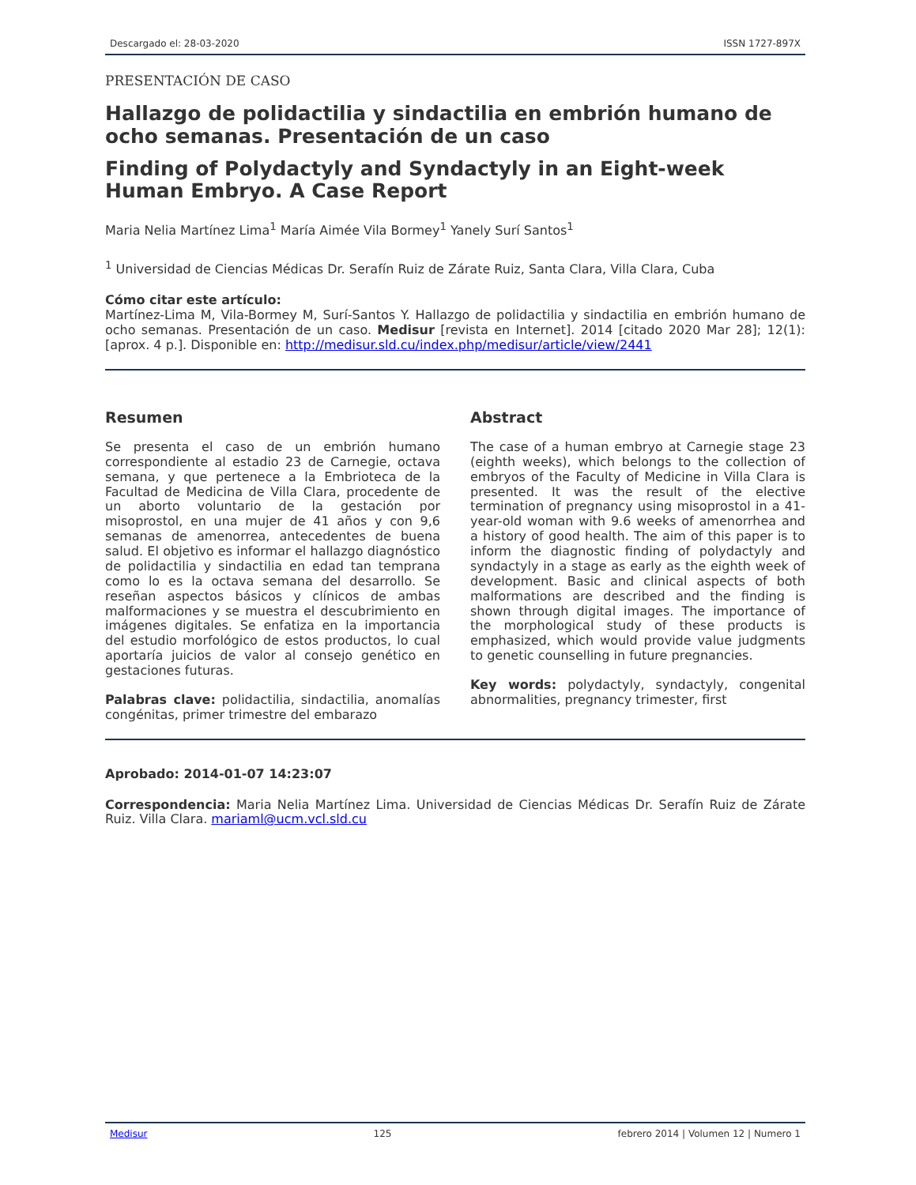Descargado el: 28-03-2020 ISSN 1727-897X
PRESENTACIÓN DE CASO
Hallazgo de polidactilia y sindactilia en embrión humano de ocho semanas. Presentación de un caso
Finding of Polydactyly and Syndactyly in an Eight-week Human Embryo. A Case Report
Maria Nelia Martínez Lima<sup>1</sup> María Aimée Vila Bormey<sup>1</sup> Yanely Surí Santos<sup>1</sup>
<sup>1</sup> Universidad de Ciencias Médicas Dr. Serafín Ruiz de Zárate Ruiz, Santa Clara, Villa Clara, Cuba
Cómo citar este artículo:
Martínez-Lima M, Vila-Bormey M, Surí-Santos Y. Hallazgo de polidactilia y sindactilia en embrión humano de ocho semanas. Presentación de un caso. Medisur [revista en Internet]. 2014 [citado 2020 Mar 28]; 12(1):[aprox. 4 p.]. Disponible en: http://medisur.sld.cu/index.php/medisur/article/view/2441
Resumen
Se presenta el caso de un embrión humano correspondiente al estadio 23 de Carnegie, octava semana, y que pertenece a la Embrioteca de la Facultad de Medicina de Villa Clara, procedente de un aborto voluntario de la gestación por misoprostol, en una mujer de 41 años y con 9,6 semanas de amenorrea, antecedentes de buena salud. El objetivo es informar el hallazgo diagnóstico de polidactilia y sindactilia en edad tan temprana como lo es la octava semana del desarrollo. Se reseñan aspectos básicos y clínicos de ambas malformaciones y se muestra el descubrimiento en imágenes digitales. Se enfatiza en la importancia del estudio morfológico de estos productos, lo cual aportaría juicios de valor al consejo genético en gestaciones futuras.
Palabras clave: polidactilia, sindactilia, anomalías congénitas, primer trimestre del embarazo
Abstract
The case of a human embryo at Carnegie stage 23 (eighth weeks), which belongs to the collection of embryos of the Faculty of Medicine in Villa Clara is presented. It was the result of the elective termination of pregnancy using misoprostol in a 41-year-old woman with 9.6 weeks of amenorrhea and a history of good health. The aim of this paper is to inform the diagnostic finding of polydactyly and syndactyly in a stage as early as the eighth week of development. Basic and clinical aspects of both malformations are described and the finding is shown through digital images. The importance of the morphological study of these products is emphasized, which would provide value judgments to genetic counselling in future pregnancies.
Key words: polydactyly, syndactyly, congenital abnormalities, pregnancy trimester, first
Aprobado: 2014-01-07 14:23:07
Correspondencia: Maria Nelia Martínez Lima. Universidad de Ciencias Médicas Dr. Serafín Ruiz de Zárate Ruiz. Villa Clara. mariaml@ucm.vcl.sld.cu
Medisur 125 febrero 2014 | Volumen 12 | Numero 1